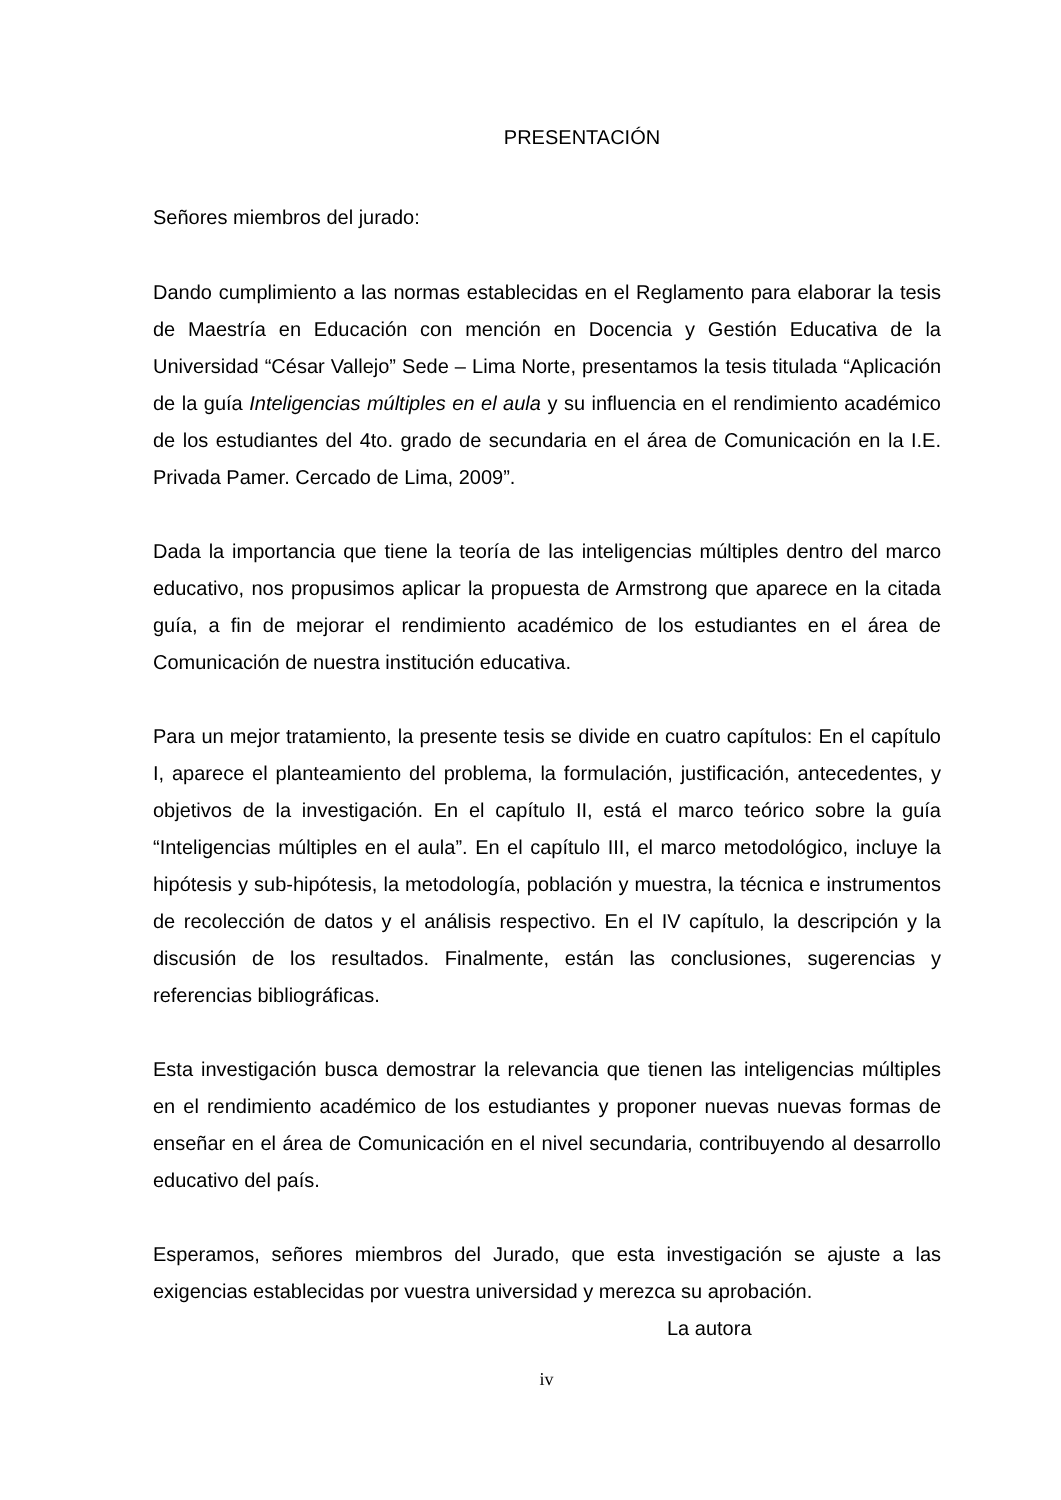PRESENTACIÓN
Señores miembros del jurado:
Dando cumplimiento a las normas establecidas en el Reglamento para elaborar la tesis de Maestría en Educación con mención en Docencia y Gestión Educativa de la Universidad “César Vallejo” Sede – Lima Norte, presentamos la tesis titulada “Aplicación de la guía Inteligencias múltiples en el aula y su influencia en el rendimiento académico de los estudiantes del 4to. grado de secundaria en el área de Comunicación en la I.E. Privada Pamer. Cercado de Lima, 2009”.
Dada la importancia que tiene la teoría de las inteligencias múltiples dentro del marco educativo, nos propusimos aplicar la propuesta de Armstrong que aparece en la citada guía, a fin de mejorar el rendimiento académico de los estudiantes en el área de Comunicación de nuestra institución educativa.
Para un mejor tratamiento, la presente tesis se divide en cuatro capítulos: En el capítulo I, aparece el planteamiento del problema, la formulación, justificación, antecedentes, y objetivos de la investigación. En el capítulo II, está el marco teórico sobre la guía “Inteligencias múltiples en el aula”. En el capítulo III, el marco metodológico, incluye la hipótesis y sub-hipótesis, la metodología, población y muestra, la técnica e instrumentos de recolección de datos y el análisis respectivo. En el IV capítulo, la descripción y la discusión de los resultados. Finalmente, están las conclusiones, sugerencias y referencias bibliográficas.
Esta investigación busca demostrar la relevancia que tienen las inteligencias múltiples en el rendimiento académico de los estudiantes y proponer nuevas nuevas formas de enseñar en el área de Comunicación en el nivel secundaria, contribuyendo al desarrollo educativo del país.
Esperamos, señores miembros del Jurado, que esta investigación se ajuste a las exigencias establecidas por vuestra universidad y merezca su aprobación.
La autora
iv